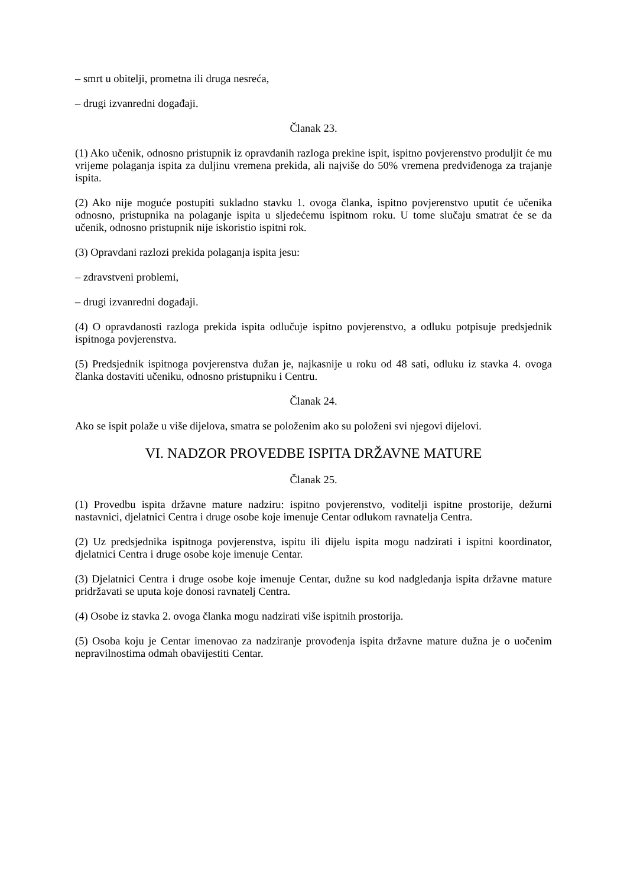– smrt u obitelji, prometna ili druga nesreća,
– drugi izvanredni događaji.
Članak 23.
(1) Ako učenik, odnosno pristupnik iz opravdanih razloga prekine ispit, ispitno povjerenstvo produljit će mu vrijeme polaganja ispita za duljinu vremena prekida, ali najviše do 50% vremena predviđenoga za trajanje ispita.
(2) Ako nije moguće postupiti sukladno stavku 1. ovoga članka, ispitno povjerenstvo uputit će učenika odnosno, pristupnika na polaganje ispita u sljedećemu ispitnom roku. U tome slučaju smatrat će se da učenik, odnosno pristupnik nije iskoristio ispitni rok.
(3) Opravdani razlozi prekida polaganja ispita jesu:
– zdravstveni problemi,
– drugi izvanredni događaji.
(4) O opravdanosti razloga prekida ispita odlučuje ispitno povjerenstvo, a odluku potpisuje predsjednik ispitnoga povjerenstva.
(5) Predsjednik ispitnoga povjerenstva dužan je, najkasnije u roku od 48 sati, odluku iz stavka 4. ovoga članka dostaviti učeniku, odnosno pristupniku i Centru.
Članak 24.
Ako se ispit polaže u više dijelova, smatra se položenim ako su položeni svi njegovi dijelovi.
VI. NADZOR PROVEDBE ISPITA DRŽAVNE MATURE
Članak 25.
(1) Provedbu ispita državne mature nadziru: ispitno povjerenstvo, voditelji ispitne prostorije, dežurni nastavnici, djelatnici Centra i druge osobe koje imenuje Centar odlukom ravnatelja Centra.
(2) Uz predsjednika ispitnoga povjerenstva, ispitu ili dijelu ispita mogu nadzirati i ispitni koordinator, djelatnici Centra i druge osobe koje imenuje Centar.
(3) Djelatnici Centra i druge osobe koje imenuje Centar, dužne su kod nadgledanja ispita državne mature pridržavati se uputa koje donosi ravnatelj Centra.
(4) Osobe iz stavka 2. ovoga članka mogu nadzirati više ispitnih prostorija.
(5) Osoba koju je Centar imenovao za nadziranje provođenja ispita državne mature dužna je o uočenim nepravilnostima odmah obavijestiti Centar.